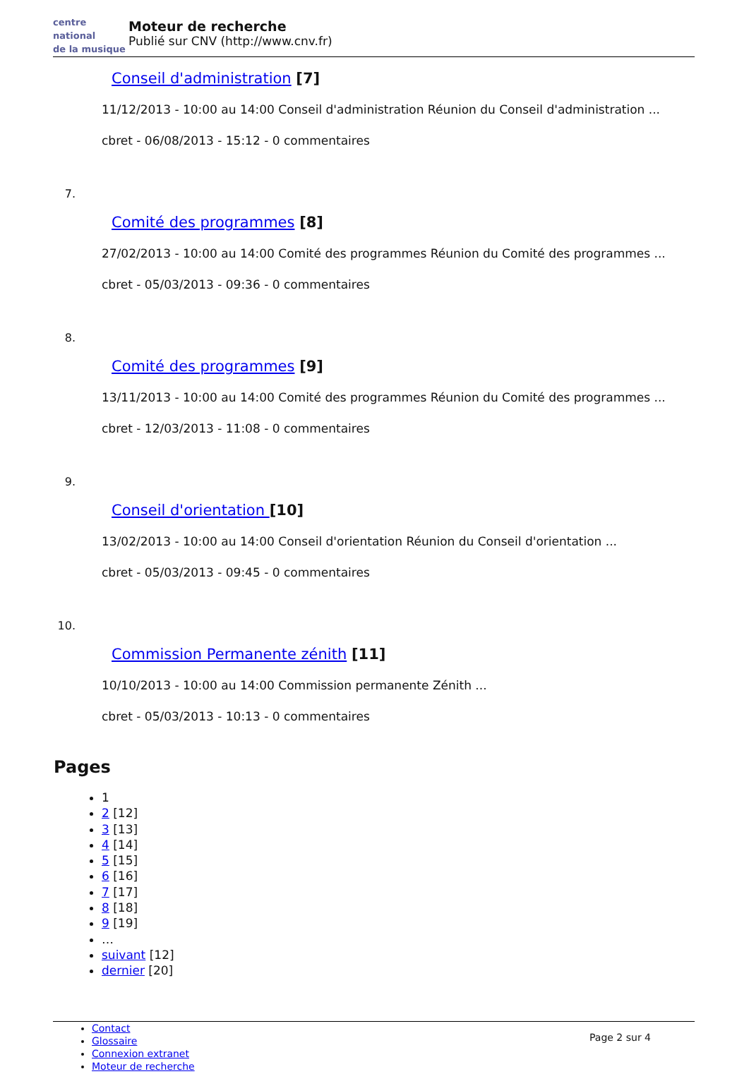centre
national
de la musique
Moteur de recherche
Publié sur CNV (http://www.cnv.fr)
Conseil d'administration [7]
11/12/2013 - 10:00 au 14:00 Conseil d'administration Réunion du Conseil d'administration ...
cbret - 06/08/2013 - 15:12 - 0 commentaires
7.
Comité des programmes [8]
27/02/2013 - 10:00 au 14:00 Comité des programmes Réunion du Comité des programmes ...
cbret - 05/03/2013 - 09:36 - 0 commentaires
8.
Comité des programmes [9]
13/11/2013 - 10:00 au 14:00 Comité des programmes Réunion du Comité des programmes ...
cbret - 12/03/2013 - 11:08 - 0 commentaires
9.
Conseil d'orientation [10]
13/02/2013 - 10:00 au 14:00 Conseil d'orientation Réunion du Conseil d'orientation ...
cbret - 05/03/2013 - 09:45 - 0 commentaires
10.
Commission Permanente zénith [11]
10/10/2013 - 10:00 au 14:00 Commission permanente Zénith ...
cbret - 05/03/2013 - 10:13 - 0 commentaires
Pages
1
2 [12]
3 [13]
4 [14]
5 [15]
6 [16]
7 [17]
8 [18]
9 [19]
…
suivant [12]
dernier [20]
Contact
Glossaire
Connexion extranet
Moteur de recherche
Page 2 sur 4